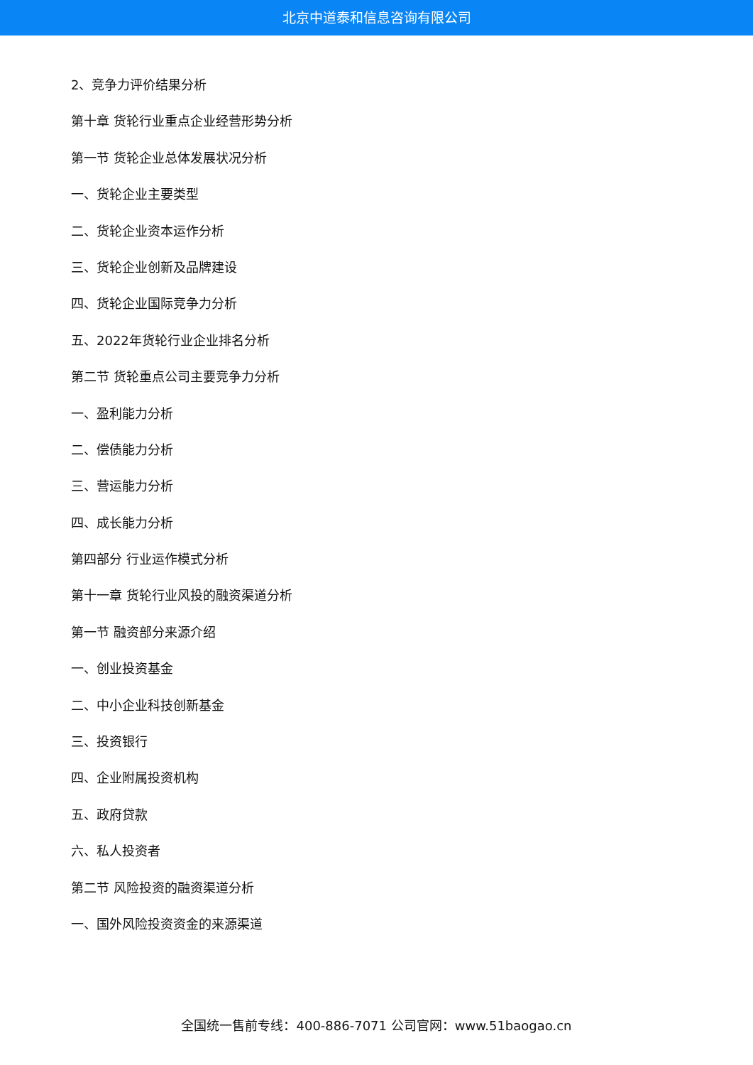北京中道泰和信息咨询有限公司
2、竞争力评价结果分析
第十章 货轮行业重点企业经营形势分析
第一节 货轮企业总体发展状况分析
一、货轮企业主要类型
二、货轮企业资本运作分析
三、货轮企业创新及品牌建设
四、货轮企业国际竞争力分析
五、2022年货轮行业企业排名分析
第二节 货轮重点公司主要竞争力分析
一、盈利能力分析
二、偿债能力分析
三、营运能力分析
四、成长能力分析
第四部分 行业运作模式分析
第十一章 货轮行业风投的融资渠道分析
第一节 融资部分来源介绍
一、创业投资基金
二、中小企业科技创新基金
三、投资银行
四、企业附属投资机构
五、政府贷款
六、私人投资者
第二节 风险投资的融资渠道分析
一、国外风险投资资金的来源渠道
全国统一售前专线：400-886-7071 公司官网：www.51baogao.cn